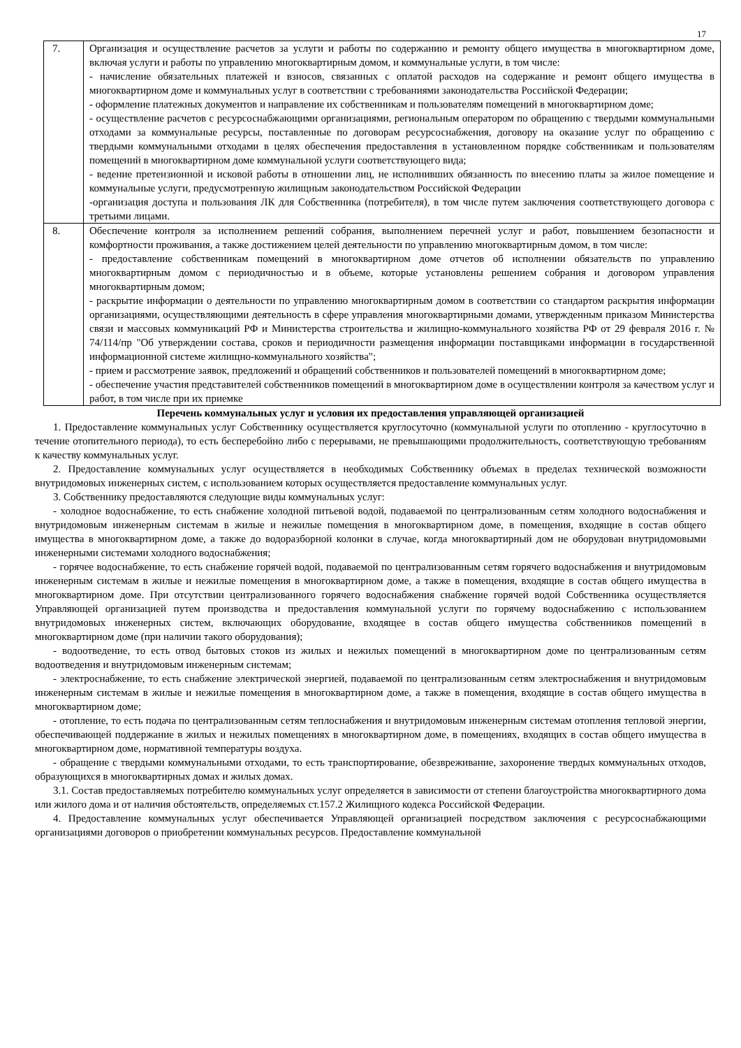17
| 7. | Организация и осуществление расчетов за услуги и работы по содержанию и ремонту общего имущества в многоквартирном доме, включая услуги и работы по управлению многоквартирным домом, и коммунальные услуги, в том числе: - начисление обязательных платежей и взносов, связанных с оплатой расходов на содержание и ремонт общего имущества в многоквартирном доме и коммунальных услуг в соответствии с требованиями законодательства Российской Федерации; - оформление платежных документов и направление их собственникам и пользователям помещений в многоквартирном доме; - осуществление расчетов с ресурсоснабжающими организациями, региональным оператором по обращению с твердыми коммунальными отходами за коммунальные ресурсы, поставленные по договорам ресурсоснабжения, договору на оказание услуг по обращению с твердыми коммунальными отходами в целях обеспечения предоставления в установленном порядке собственникам и пользователям помещений в многоквартирном доме коммунальной услуги соответствующего вида; - ведение претензионной и исковой работы в отношении лиц, не исполнивших обязанность по внесению платы за жилое помещение и коммунальные услуги, предусмотренную жилищным законодательством Российской Федерации -организация доступа и пользования ЛК для Собственника (потребителя), в том числе путем заключения соответствующего договора с третьими лицами. |
| 8. | Обеспечение контроля за исполнением решений собрания, выполнением перечней услуг и работ, повышением безопасности и комфортности проживания, а также достижением целей деятельности по управлению многоквартирным домом, в том числе: - предоставление собственникам помещений в многоквартирном доме отчетов об исполнении обязательств по управлению многоквартирным домом с периодичностью и в объеме, которые установлены решением собрания и договором управления многоквартирным домом; - раскрытие информации о деятельности по управлению многоквартирным домом в соответствии со стандартом раскрытия информации организациями, осуществляющими деятельность в сфере управления многоквартирными домами, утвержденным приказом Министерства связи и массовых коммуникаций РФ и Министерства строительства и жилищно-коммунального хозяйства РФ от 29 февраля 2016 г. № 74/114/пр "Об утверждении состава, сроков и периодичности размещения информации поставщиками информации в государственной информационной системе жилищно-коммунального хозяйства"; - прием и рассмотрение заявок, предложений и обращений собственников и пользователей помещений в многоквартирном доме; - обеспечение участия представителей собственников помещений в многоквартирном доме в осуществлении контроля за качеством услуг и работ, в том числе при их приемке |
Перечень коммунальных услуг и условия их предоставления управляющей организацией
1. Предоставление коммунальных услуг Собственнику осуществляется круглосуточно (коммунальной услуги по отоплению - круглосуточно в течение отопительного периода), то есть бесперебойно либо с перерывами, не превышающими продолжительность, соответствующую требованиям к качеству коммунальных услуг.
2. Предоставление коммунальных услуг осуществляется в необходимых Собственнику объемах в пределах технической возможности внутридомовых инженерных систем, с использованием которых осуществляется предоставление коммунальных услуг.
3. Собственнику предоставляются следующие виды коммунальных услуг:
- холодное водоснабжение, то есть снабжение холодной питьевой водой, подаваемой по централизованным сетям холодного водоснабжения и внутридомовым инженерным системам в жилые и нежилые помещения в многоквартирном доме, в помещения, входящие в состав общего имущества в многоквартирном доме, а также до водоразборной колонки в случае, когда многоквартирный дом не оборудован внутридомовыми инженерными системами холодного водоснабжения;
- горячее водоснабжение, то есть снабжение горячей водой, подаваемой по централизованным сетям горячего водоснабжения и внутридомовым инженерным системам в жилые и нежилые помещения в многоквартирном доме, а также в помещения, входящие в состав общего имущества в многоквартирном доме. При отсутствии централизованного горячего водоснабжения снабжение горячей водой Собственника осуществляется Управляющей организацией путем производства и предоставления коммунальной услуги по горячему водоснабжению с использованием внутридомовых инженерных систем, включающих оборудование, входящее в состав общего имущества собственников помещений в многоквартирном доме (при наличии такого оборудования);
- водоотведение, то есть отвод бытовых стоков из жилых и нежилых помещений в многоквартирном доме по централизованным сетям водоотведения и внутридомовым инженерным системам;
- электроснабжение, то есть снабжение электрической энергией, подаваемой по централизованным сетям электроснабжения и внутридомовым инженерным системам в жилые и нежилые помещения в многоквартирном доме, а также в помещения, входящие в состав общего имущества в многоквартирном доме;
- отопление, то есть подача по централизованным сетям теплоснабжения и внутридомовым инженерным системам отопления тепловой энергии, обеспечивающей поддержание в жилых и нежилых помещениях в многоквартирном доме, в помещениях, входящих в состав общего имущества в многоквартирном доме, нормативной температуры воздуха.
- обращение с твердыми коммунальными отходами, то есть транспортирование, обезвреживание, захоронение твердых коммунальных отходов, образующихся в многоквартирных домах и жилых домах.
3.1. Состав предоставляемых потребителю коммунальных услуг определяется в зависимости от степени благоустройства многоквартирного дома или жилого дома и от наличия обстоятельств, определяемых ст.157.2 Жилищного кодекса Российской Федерации.
4. Предоставление коммунальных услуг обеспечивается Управляющей организацией посредством заключения с ресурсоснабжающими организациями договоров о приобретении коммунальных ресурсов. Предоставление коммунальной